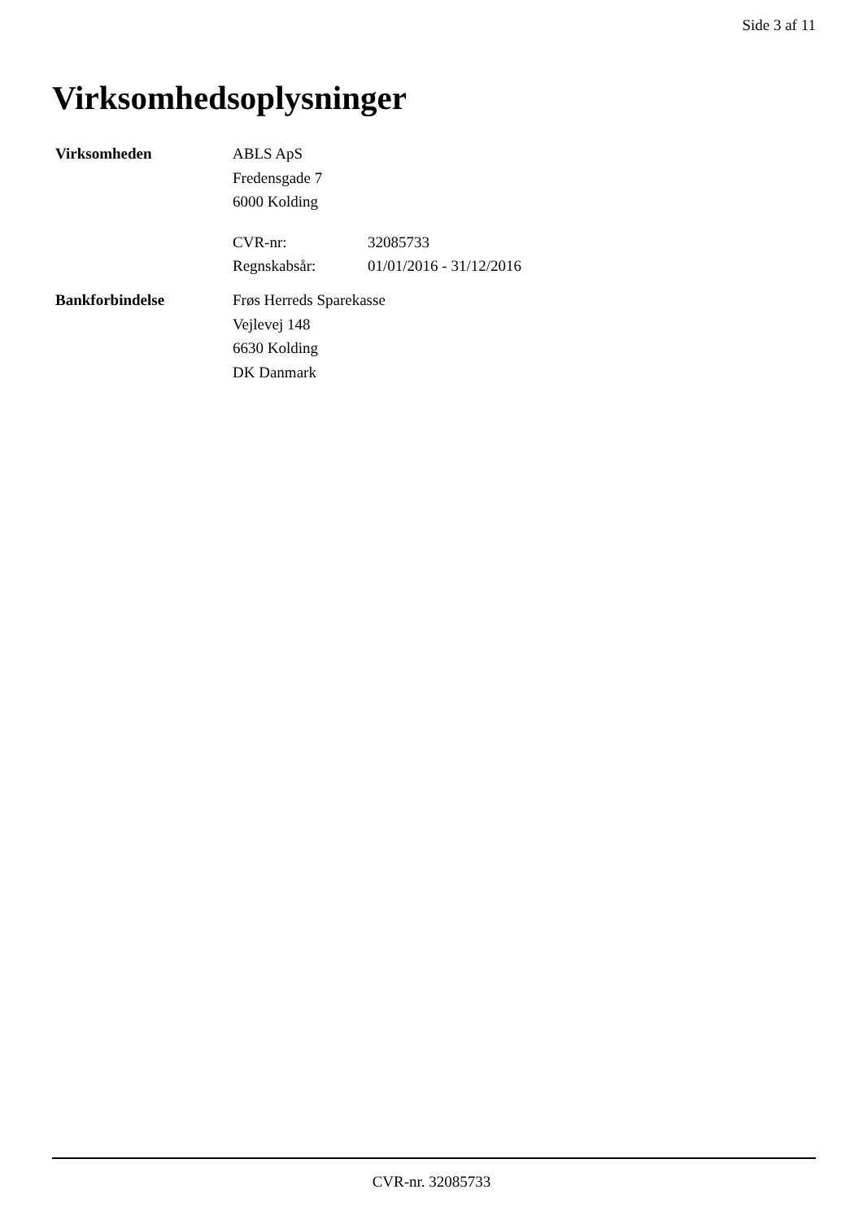Side 3 af 11
Virksomhedsoplysninger
Virksomheden ABLS ApS
Fredensgade 7
6000 Kolding
CVR-nr: 32085733
Regnskabsår: 01/01/2016 - 31/12/2016
Bankforbindelse Frøs Herreds Sparekasse
Vejlevej 148
6630 Kolding
DK Danmark
CVR-nr. 32085733